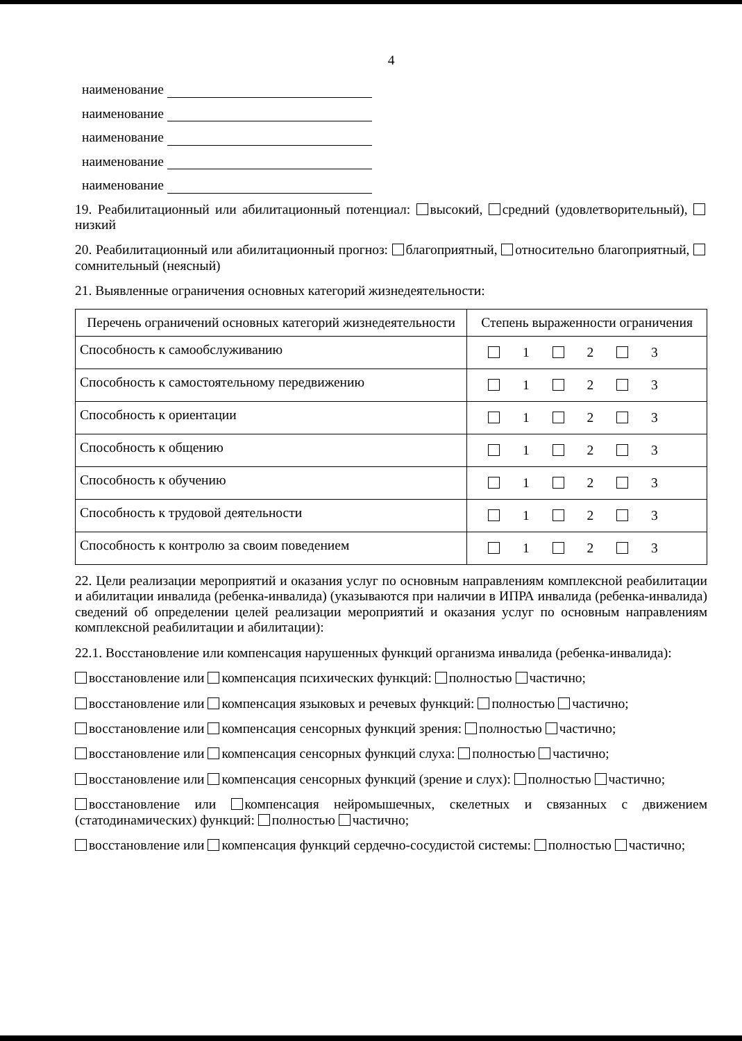4
наименование
наименование
наименование
наименование
наименование
19. Реабилитационный или абилитационный потенциал: высокий, средний (удовлетворительный), низкий
20. Реабилитационный или абилитационный прогноз: благоприятный, относительно благоприятный, сомнительный (неясный)
21. Выявленные ограничения основных категорий жизнедеятельности:
| Перечень ограничений основных категорий жизнедеятельности | Степень выраженности ограничения |
| --- | --- |
| Способность к самообслуживанию | 1 2 3 |
| Способность к самостоятельному передвижению | 1 2 3 |
| Способность к ориентации | 1 2 3 |
| Способность к общению | 1 2 3 |
| Способность к обучению | 1 2 3 |
| Способность к трудовой деятельности | 1 2 3 |
| Способность к контролю за своим поведением | 1 2 3 |
22. Цели реализации мероприятий и оказания услуг по основным направлениям комплексной реабилитации и абилитации инвалида (ребенка-инвалида) (указываются при наличии в ИПРА инвалида (ребенка-инвалида) сведений об определении целей реализации мероприятий и оказания услуг по основным направлениям комплексной реабилитации и абилитации):
22.1. Восстановление или компенсация нарушенных функций организма инвалида (ребенка-инвалида):
восстановление или компенсация психических функций: полностью частично;
восстановление или компенсация языковых и речевых функций: полностью частично;
восстановление или компенсация сенсорных функций зрения: полностью частично;
восстановление или компенсация сенсорных функций слуха: полностью частично;
восстановление или компенсация сенсорных функций (зрение и слух): полностью частично;
восстановление или компенсация нейромышечных, скелетных и связанных с движением (статодинамических) функций: полностью частично;
восстановление или компенсация функций сердечно-сосудистой системы: полностью частично;